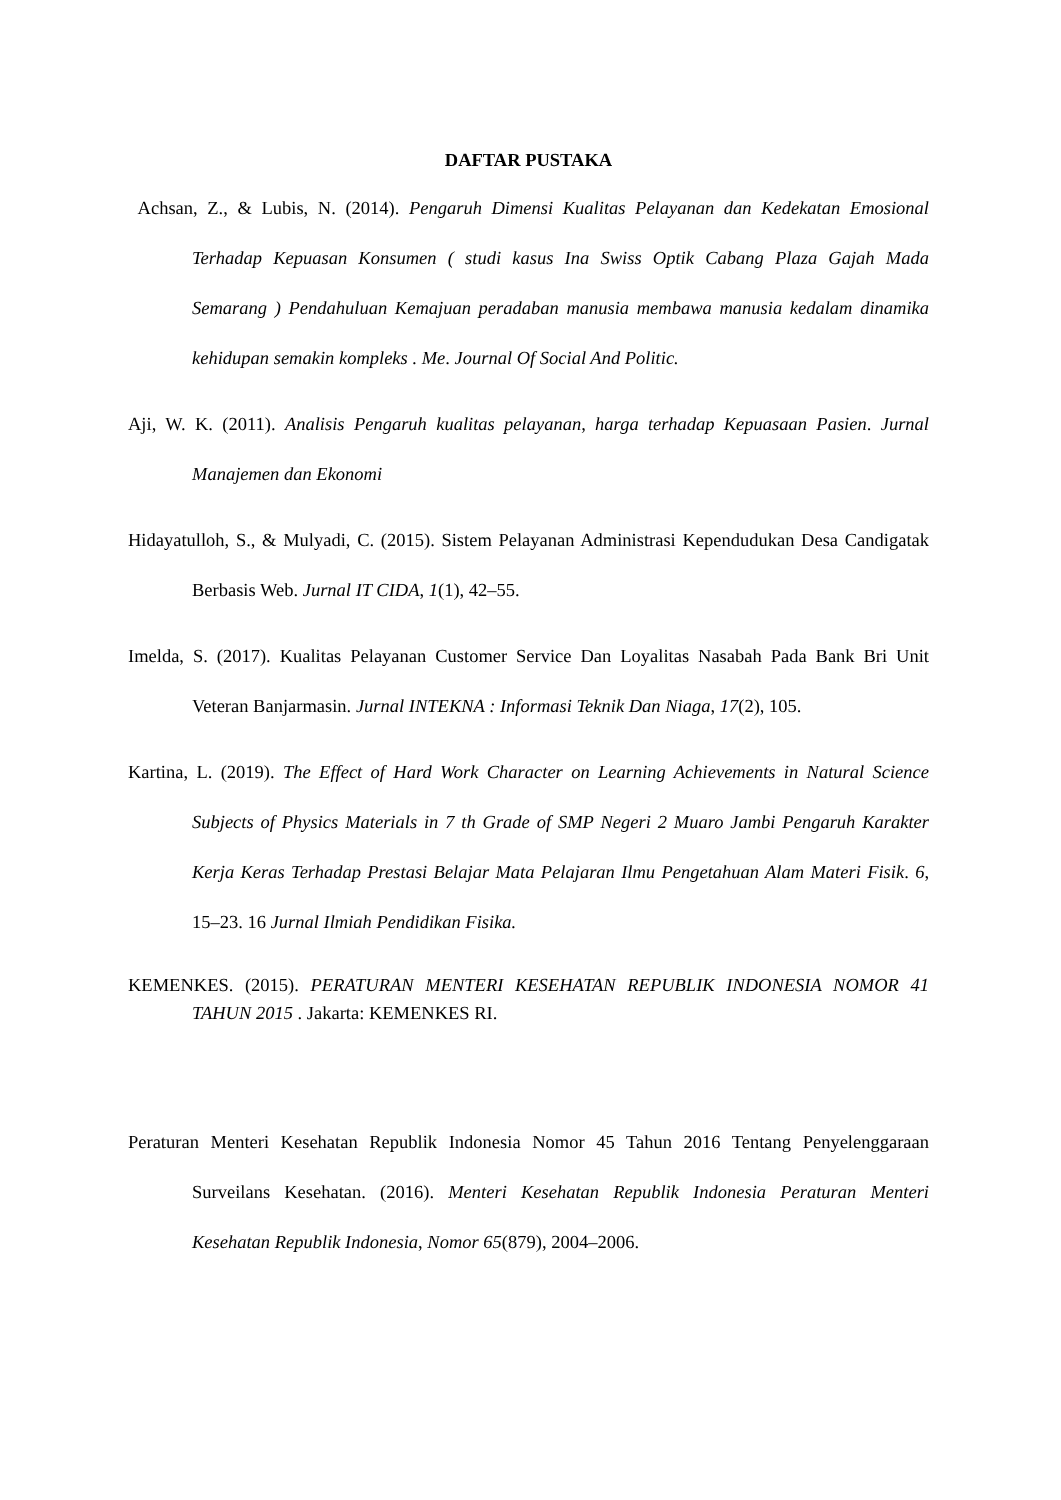DAFTAR PUSTAKA
Achsan, Z., & Lubis, N. (2014). Pengaruh Dimensi Kualitas Pelayanan dan Kedekatan Emosional Terhadap Kepuasan Konsumen ( studi kasus Ina Swiss Optik Cabang Plaza Gajah Mada Semarang ) Pendahuluan Kemajuan peradaban manusia membawa manusia kedalam dinamika kehidupan semakin kompleks . Me. Journal Of Social And Politic.
Aji, W. K. (2011). Analisis Pengaruh kualitas pelayanan, harga terhadap Kepuasaan Pasien. Jurnal Manajemen dan Ekonomi
Hidayatulloh, S., & Mulyadi, C. (2015). Sistem Pelayanan Administrasi Kependudukan Desa Candigatak Berbasis Web. Jurnal IT CIDA, 1(1), 42–55.
Imelda, S. (2017). Kualitas Pelayanan Customer Service Dan Loyalitas Nasabah Pada Bank Bri Unit Veteran Banjarmasin. Jurnal INTEKNA : Informasi Teknik Dan Niaga, 17(2), 105.
Kartina, L. (2019). The Effect of Hard Work Character on Learning Achievements in Natural Science Subjects of Physics Materials in 7 th Grade of SMP Negeri 2 Muaro Jambi Pengaruh Karakter Kerja Keras Terhadap Prestasi Belajar Mata Pelajaran Ilmu Pengetahuan Alam Materi Fisik. 6, 15–23. 16 Jurnal Ilmiah Pendidikan Fisika.
KEMENKES. (2015). PERATURAN MENTERI KESEHATAN REPUBLIK INDONESIA NOMOR 41 TAHUN 2015 . Jakarta: KEMENKES RI.
Peraturan Menteri Kesehatan Republik Indonesia Nomor 45 Tahun 2016 Tentang Penyelenggaraan Surveilans Kesehatan. (2016). Menteri Kesehatan Republik Indonesia Peraturan Menteri Kesehatan Republik Indonesia, Nomor 65(879), 2004–2006.